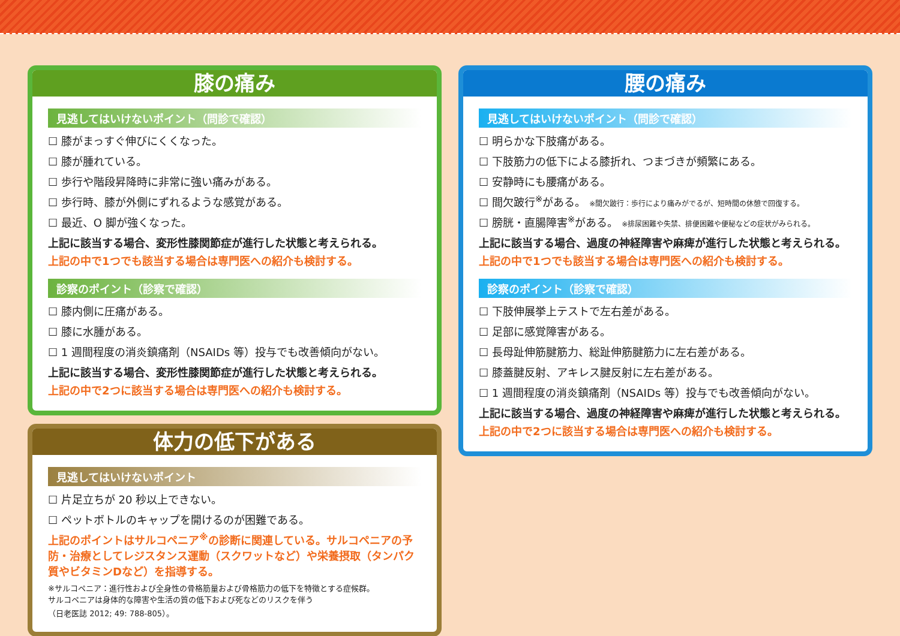膝の痛み
見逃してはいけないポイント（問診で確認）
☐ 膝がまっすぐ伸びにくくなった。
☐ 膝が腫れている。
☐ 歩行や階段昇降時に非常に強い痛みがある。
☐ 歩行時、膝が外側にずれるような感覚がある。
☐ 最近、O 脚が強くなった。
上記に該当する場合、変形性膝関節症が進行した状態と考えられる。
上記の中で1つでも該当する場合は専門医への紹介も検討する。
診察のポイント（診察で確認）
☐ 膝内側に圧痛がある。
☐ 膝に水腫がある。
☐ 1 週間程度の消炎鎮痛剤（NSAIDs 等）投与でも改善傾向がない。
上記に該当する場合、変形性膝関節症が進行した状態と考えられる。
上記の中で2つに該当する場合は専門医への紹介も検討する。
体力の低下がある
見逃してはいけないポイント
☐ 片足立ちが 20 秒以上できない。
☐ ペットボトルのキャップを開けるのが困難である。
上記のポイントはサルコペニア<sup>※</sup>の診断に関連している。サルコペニアの予防・治療としてレジスタンス運動（スクワットなど）や栄養摂取（タンパク質やビタミンDなど）を指導する。
※サルコペニア：進行性および全身性の骨格筋量および骨格筋力の低下を特徴とする症候群。
サルコペニアは身体的な障害や生活の質の低下および死などのリスクを伴う
（日老医誌 2012; 49: 788-805）。
腰の痛み
見逃してはいけないポイント（問診で確認）
☐ 明らかな下肢痛がある。
☐ 下肢筋力の低下による膝折れ、つまづきが頻繁にある。
☐ 安静時にも腰痛がある。
☐ 間欠跛行<sup>※</sup>がある。 ※間欠跛行：歩行により痛みがでるが、短時間の休憩で回復する。
☐ 膀胱・直腸障害<sup>※</sup>がある。 ※排尿困難や失禁、排便困難や便秘などの症状がみられる。
上記に該当する場合、過度の神経障害や麻痺が進行した状態と考えられる。
上記の中で1つでも該当する場合は専門医への紹介も検討する。
診察のポイント（診察で確認）
☐ 下肢伸展挙上テストで左右差がある。
☐ 足部に感覚障害がある。
☐ 長母趾伸筋腱筋力、総趾伸筋腱筋力に左右差がある。
☐ 膝蓋腱反射、アキレス腱反射に左右差がある。
☐ 1 週間程度の消炎鎮痛剤（NSAIDs 等）投与でも改善傾向がない。
上記に該当する場合、過度の神経障害や麻痺が進行した状態と考えられる。
上記の中で2つに該当する場合は専門医への紹介も検討する。